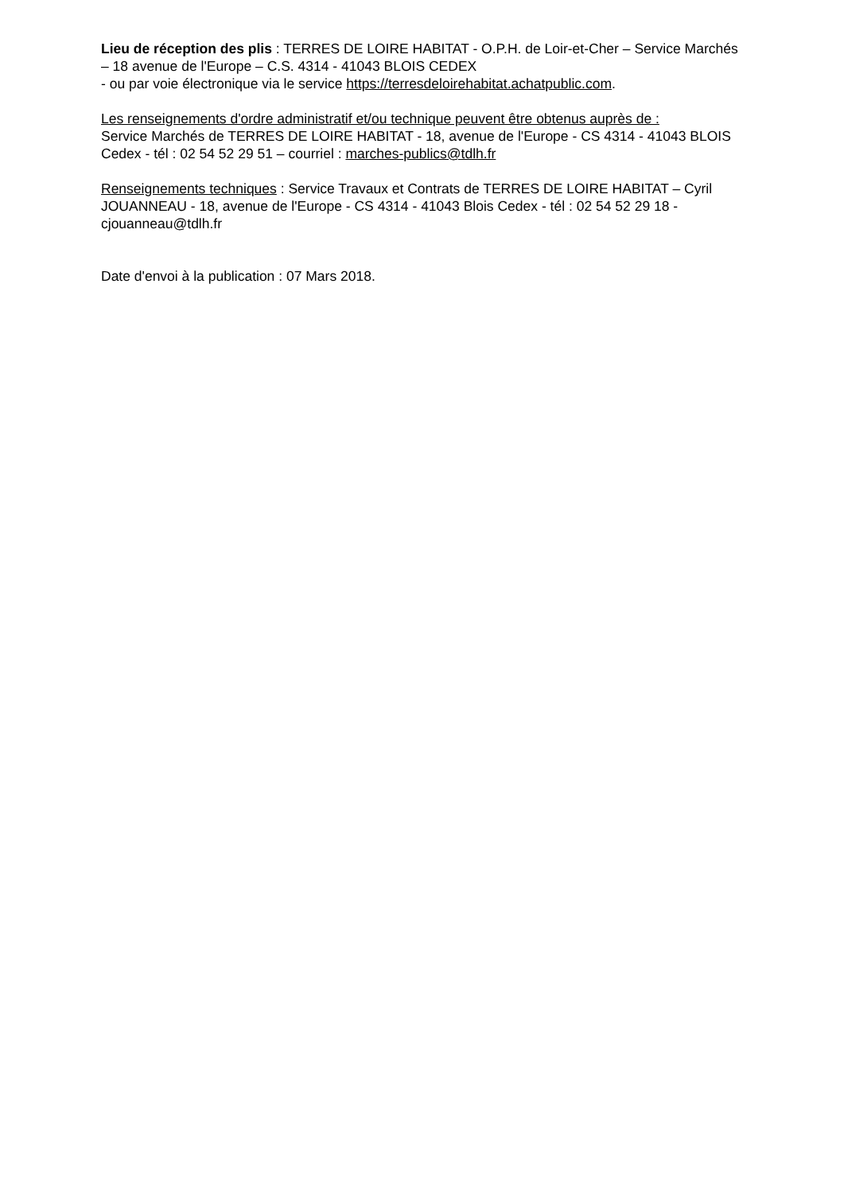Lieu de réception des plis : TERRES DE LOIRE HABITAT - O.P.H. de Loir-et-Cher – Service Marchés – 18 avenue de l'Europe – C.S. 4314 - 41043 BLOIS CEDEX
- ou par voie électronique via le service https://terresdeloirehabitat.achatpublic.com.
Les renseignements d'ordre administratif et/ou technique peuvent être obtenus auprès de :
Service Marchés de TERRES DE LOIRE HABITAT - 18, avenue de l'Europe - CS 4314 - 41043 BLOIS Cedex - tél : 02 54 52 29 51 – courriel : marches-publics@tdlh.fr
Renseignements techniques : Service Travaux et Contrats de TERRES DE LOIRE HABITAT – Cyril JOUANNEAU - 18, avenue de l'Europe - CS 4314 - 41043 Blois Cedex - tél : 02 54 52 29 18 - cjouanneau@tdlh.fr
Date d'envoi à la publication : 07 Mars 2018.